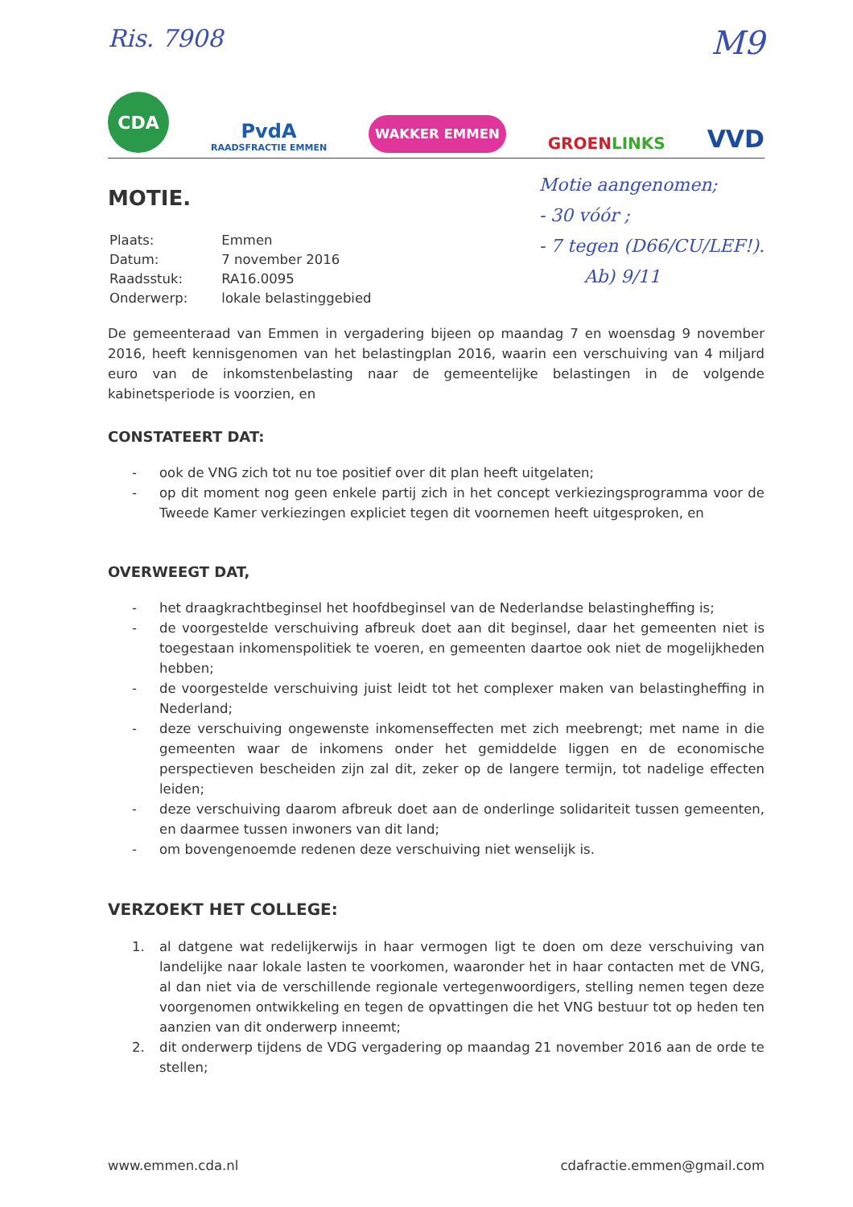Ris. 7908 M9
CDA
PvdA
RAADSFRACTIE EMMEN
WAKKER EMMEN
GROENLINKS
VVD
MOTIE.
| Plaats: | Emmen |
| Datum: | 7 november 2016 |
| Raadsstuk: | RA16.0095 |
| Onderwerp: | lokale belastinggebied |
Motie aangenomen;
- 30 vóór ;
- 7 tegen (D66/CU/LEF!).
Ab) 9/11
De gemeenteraad van Emmen in vergadering bijeen op maandag 7 en woensdag 9 november 2016, heeft kennisgenomen van het belastingplan 2016, waarin een verschuiving van 4 miljard euro van de inkomstenbelasting naar de gemeentelijke belastingen in de volgende kabinetsperiode is voorzien, en
CONSTATEERT DAT:
- ook de VNG zich tot nu toe positief over dit plan heeft uitgelaten;
- op dit moment nog geen enkele partij zich in het concept verkiezingsprogramma voor de Tweede Kamer verkiezingen expliciet tegen dit voornemen heeft uitgesproken, en
OVERWEEGT DAT,
- het draagkrachtbeginsel het hoofdbeginsel van de Nederlandse belastingheffing is;
- de voorgestelde verschuiving afbreuk doet aan dit beginsel, daar het gemeenten niet is toegestaan inkomenspolitiek te voeren, en gemeenten daartoe ook niet de mogelijkheden hebben;
- de voorgestelde verschuiving juist leidt tot het complexer maken van belastingheffing in Nederland;
- deze verschuiving ongewenste inkomenseffecten met zich meebrengt; met name in die gemeenten waar de inkomens onder het gemiddelde liggen en de economische perspectieven bescheiden zijn zal dit, zeker op de langere termijn, tot nadelige effecten leiden;
- deze verschuiving daarom afbreuk doet aan de onderlinge solidariteit tussen gemeenten, en daarmee tussen inwoners van dit land;
- om bovengenoemde redenen deze verschuiving niet wenselijk is.
VERZOEKT HET COLLEGE:
1. al datgene wat redelijkerwijs in haar vermogen ligt te doen om deze verschuiving van landelijke naar lokale lasten te voorkomen, waaronder het in haar contacten met de VNG, al dan niet via de verschillende regionale vertegenwoordigers, stelling nemen tegen deze voorgenomen ontwikkeling en tegen de opvattingen die het VNG bestuur tot op heden ten aanzien van dit onderwerp inneemt;
2. dit onderwerp tijdens de VDG vergadering op maandag 21 november 2016 aan de orde te stellen;
www.emmen.cda.nl cdafractie.emmen@gmail.com